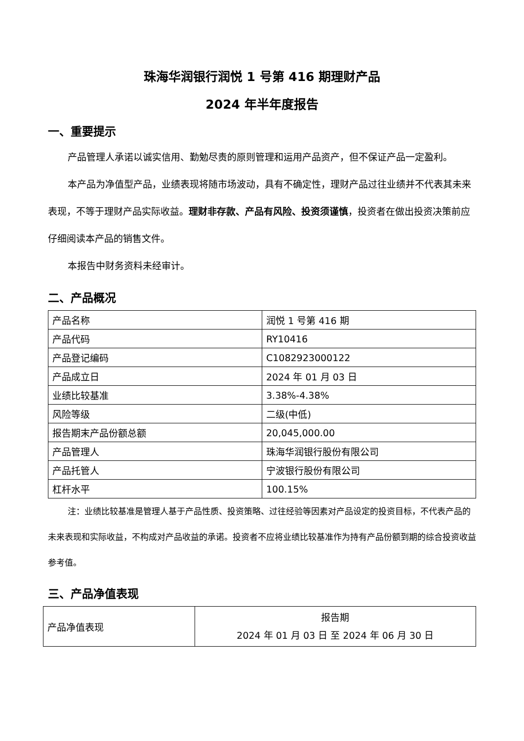珠海华润银行润悦 1 号第 416 期理财产品
2024 年半年度报告
一、重要提示
产品管理人承诺以诚实信用、勤勉尽责的原则管理和运用产品资产，但不保证产品一定盈利。
本产品为净值型产品，业绩表现将随市场波动，具有不确定性，理财产品过往业绩并不代表其未来表现，不等于理财产品实际收益。理财非存款、产品有风险、投资须谨慎，投资者在做出投资决策前应仔细阅读本产品的销售文件。
本报告中财务资料未经审计。
二、产品概况
| 产品名称 | 润悦 1 号第 416 期 |
| 产品代码 | RY10416 |
| 产品登记编码 | C1082923000122 |
| 产品成立日 | 2024 年 01 月 03 日 |
| 业绩比较基准 | 3.38%-4.38% |
| 风险等级 | 二级(中低) |
| 报告期末产品份额总额 | 20,045,000.00 |
| 产品管理人 | 珠海华润银行股份有限公司 |
| 产品托管人 | 宁波银行股份有限公司 |
| 杠杆水平 | 100.15% |
注：业绩比较基准是管理人基于产品性质、投资策略、过往经验等因素对产品设定的投资目标，不代表产品的未来表现和实际收益，不构成对产品收益的承诺。投资者不应将业绩比较基准作为持有产品份额到期的综合投资收益参考值。
三、产品净值表现
| 产品净值表现 | 报告期 2024 年 01 月 03 日 至 2024 年 06 月 30 日 |